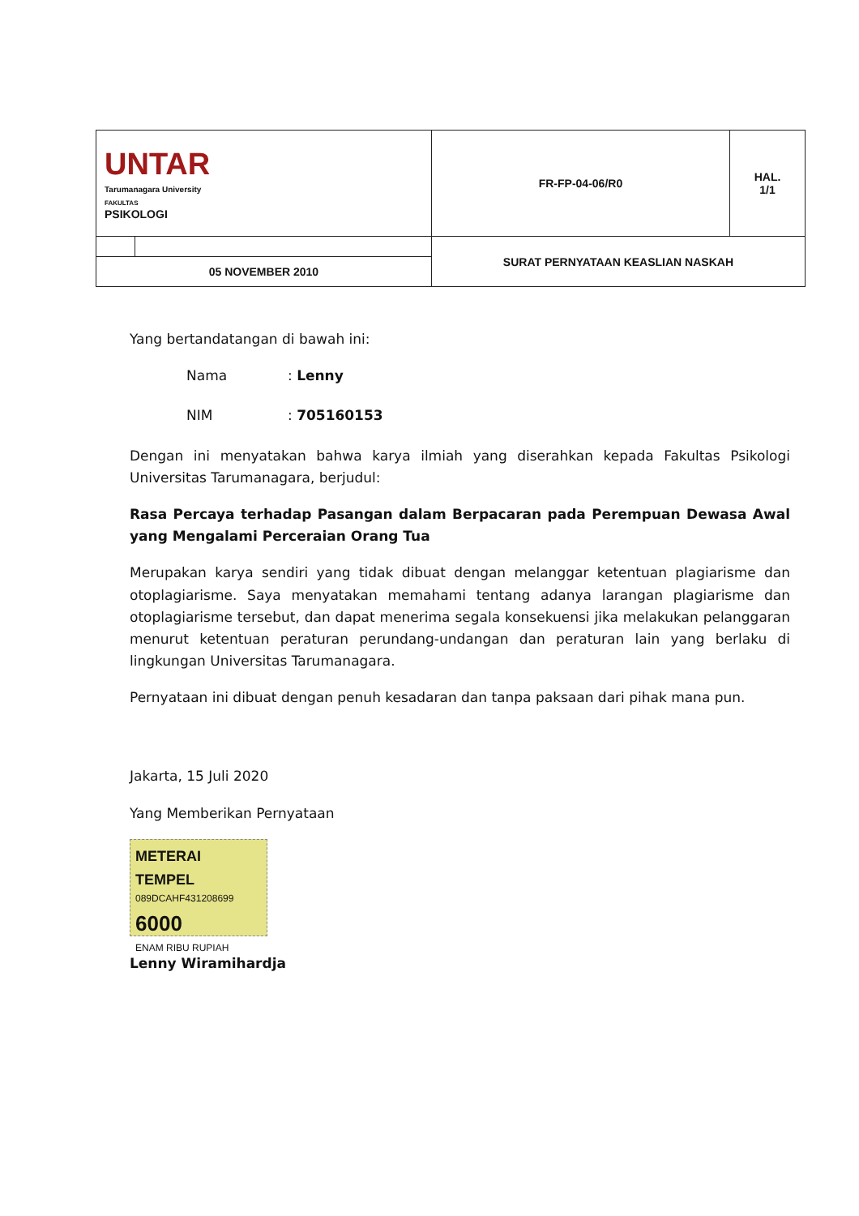| UNTAR Tarumanagara University FAKULTAS PSIKOLOGI | | FR-FP-04-06/R0 | HAL. 1/1 |
| | | SURAT PERNYATAAN KEASLIAN NASKAH | |
| 05 NOVEMBER 2010 | | | |
Yang bertandatangan di bawah ini:
Nama: Lenny
NIM: 705160153
Dengan ini menyatakan bahwa karya ilmiah yang diserahkan kepada Fakultas Psikologi Universitas Tarumanagara, berjudul:
Rasa Percaya terhadap Pasangan dalam Berpacaran pada Perempuan Dewasa Awal yang Mengalami Perceraian Orang Tua
Merupakan karya sendiri yang tidak dibuat dengan melanggar ketentuan plagiarisme dan otoplagiarisme. Saya menyatakan memahami tentang adanya larangan plagiarisme dan otoplagiarisme tersebut, dan dapat menerima segala konsekuensi jika melakukan pelanggaran menurut ketentuan peraturan perundang-undangan dan peraturan lain yang berlaku di lingkungan Universitas Tarumanagara.
Pernyataan ini dibuat dengan penuh kesadaran dan tanpa paksaan dari pihak mana pun.
Jakarta, 15 Juli 2020
Yang Memberikan Pernyataan
METERAI TEMPEL
089DCAHF431208699
6000
ENAM RIBU RUPIAH
Lenny Wiramihardja